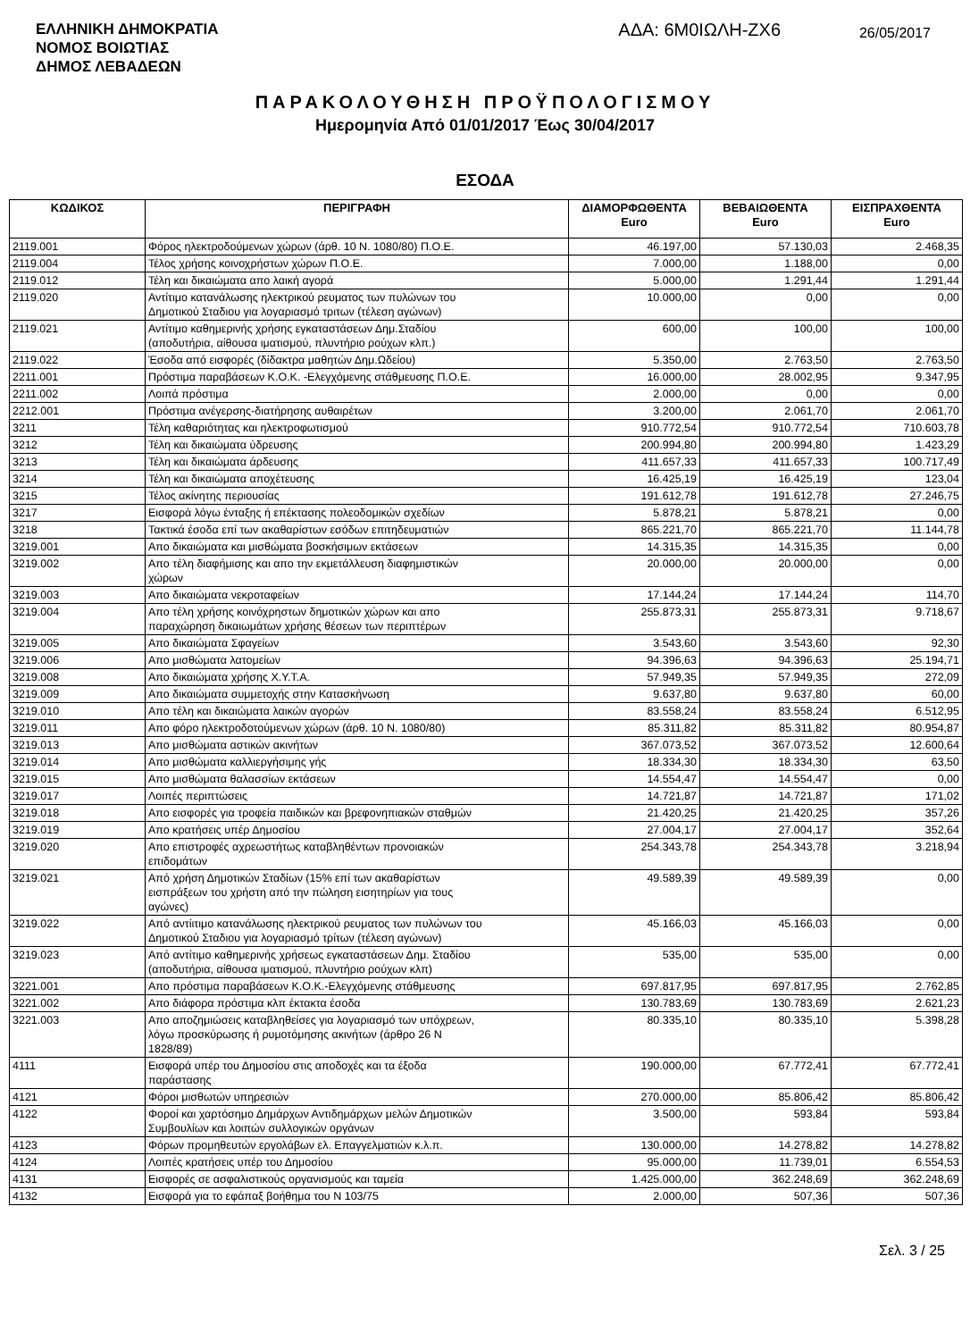ΕΛΛΗΝΙΚΗ ΔΗΜΟΚΡΑΤΙΑ
ΝΟΜΟΣ ΒΟΙΩΤΙΑΣ
ΔΗΜΟΣ ΛΕΒΑΔΕΩΝ
ΑΔΑ: 6Μ0ΙΩΛΗ-ΖΧ6
26/05/2017
ΠΑΡΑΚΟΛΟΥΘΗΣΗ ΠΡΟΫΠΟΛΟΓΙΣΜΟΥ
Ημερομηνία Από 01/01/2017 Έως 30/04/2017
ΕΣΟΔΑ
| ΚΩΔΙΚΟΣ | ΠΕΡΙΓΡΑΦΗ | ΔΙΑΜΟΡΦΩΘΕΝΤΑ Euro | ΒΕΒΑΙΩΘΕΝΤΑ Euro | ΕΙΣΠΡΑΧΘΕΝΤΑ Euro |
| --- | --- | --- | --- | --- |
| 2119.001 | Φόρος ηλεκτροδούμενων χώρων (άρθ. 10 Ν. 1080/80) Π.Ο.Ε. | 46.197,00 | 57.130,03 | 2.468,35 |
| 2119.004 | Τέλος χρήσης κοινοχρήστων χώρων Π.Ο.Ε. | 7.000,00 | 1.188,00 | 0,00 |
| 2119.012 | Τέλη και δικαιώματα απο λαική αγορά | 5.000,00 | 1.291,44 | 1.291,44 |
| 2119.020 | Αντίτιμο κατανάλωσης ηλεκτρικού ρευματος των πυλώνων του Δημοτικού Σταδιου για λογαριασμό τριτων (τέλεση αγώνων) | 10.000,00 | 0,00 | 0,00 |
| 2119.021 | Αντίτιμο καθημερινής χρήσης εγκαταστάσεων Δημ.Σταδίου (αποδυτήρια, αίθουσα ιματισμού, πλυντήριο ρούχων κλπ.) | 600,00 | 100,00 | 100,00 |
| 2119.022 | Έσοδα από εισφορές (δίδακτρα μαθητών Δημ.Ωδείου) | 5.350,00 | 2.763,50 | 2.763,50 |
| 2211.001 | Πρόστιμα παραβάσεων Κ.Ο.Κ. -Ελεγχόμενης στάθμευσης Π.Ο.Ε. | 16.000,00 | 28.002,95 | 9.347,95 |
| 2211.002 | Λοιπά πρόστιμα | 2.000,00 | 0,00 | 0,00 |
| 2212.001 | Πρόστιμα ανέγερσης-διατήρησης αυθαιρέτων | 3.200,00 | 2.061,70 | 2.061,70 |
| 3211 | Τέλη καθαριότητας και ηλεκτροφωτισμού | 910.772,54 | 910.772,54 | 710.603,78 |
| 3212 | Τέλη και δικαιώματα ύδρευσης | 200.994,80 | 200.994,80 | 1.423,29 |
| 3213 | Τέλη και δικαιώματα άρδευσης | 411.657,33 | 411.657,33 | 100.717,49 |
| 3214 | Τέλη και δικαιώματα αποχέτευσης | 16.425,19 | 16.425,19 | 123,04 |
| 3215 | Τέλος ακίνητης περιουσίας | 191.612,78 | 191.612,78 | 27.246,75 |
| 3217 | Εισφορά λόγω ένταξης ή επέκτασης πολεοδομικών σχεδίων | 5.878,21 | 5.878,21 | 0,00 |
| 3218 | Τακτικά έσοδα επί των ακαθαρίστων εσόδων επιτηδευματιών | 865.221,70 | 865.221,70 | 11.144,78 |
| 3219.001 | Απο δικαιώματα και μισθώματα βοσκήσιμων εκτάσεων | 14.315,35 | 14.315,35 | 0,00 |
| 3219.002 | Απο τέλη διαφήμισης και απο την εκμετάλλευση διαφημιστικών χώρων | 20.000,00 | 20.000,00 | 0,00 |
| 3219.003 | Απο δικαιώματα νεκροταφείων | 17.144,24 | 17.144,24 | 114,70 |
| 3219.004 | Απο τέλη χρήσης κοινόχρηστων δημοτικών χώρων και απο παραχώρηση δικαιωμάτων χρήσης θέσεων των περιπτέρων | 255.873,31 | 255.873,31 | 9.718,67 |
| 3219.005 | Απο δικαιώματα Σφαγείων | 3.543,60 | 3.543,60 | 92,30 |
| 3219.006 | Απο μισθώματα λατομείων | 94.396,63 | 94.396,63 | 25.194,71 |
| 3219.008 | Απο δικαιώματα χρήσης Χ.Υ.Τ.Α. | 57.949,35 | 57.949,35 | 272,09 |
| 3219.009 | Απο δικαιώματα συμμετοχής στην Κατασκήνωση | 9.637,80 | 9.637,80 | 60,00 |
| 3219.010 | Απο τέλη και δικαιώματα λαικών αγορών | 83.558,24 | 83.558,24 | 6.512,95 |
| 3219.011 | Απο φόρο ηλεκτροδοτούμενων χώρων (άρθ. 10 Ν. 1080/80) | 85.311,82 | 85.311,82 | 80.954,87 |
| 3219.013 | Απο μισθώματα αστικών ακινήτων | 367.073,52 | 367.073,52 | 12.600,64 |
| 3219.014 | Απο μισθώματα καλλιεργήσιμης γής | 18.334,30 | 18.334,30 | 63,50 |
| 3219.015 | Απο μισθώματα θαλασσίων εκτάσεων | 14.554,47 | 14.554,47 | 0,00 |
| 3219.017 | Λοιπές περιπτώσεις | 14.721,87 | 14.721,87 | 171,02 |
| 3219.018 | Απο εισφορές για τροφεία παιδικών και βρεφονηπιακών σταθμών | 21.420,25 | 21.420,25 | 357,26 |
| 3219.019 | Απο κρατήσεις υπέρ Δημοσίου | 27.004,17 | 27.004,17 | 352,64 |
| 3219.020 | Απο επιστροφές αχρεωστήτως καταβληθέντων προνοιακών επιδομάτων | 254.343,78 | 254.343,78 | 3.218,94 |
| 3219.021 | Από χρήση Δημοτικών Σταδίων (15% επί των ακαθαρίστων εισπράξεων του χρήστη από την πώληση εισητηρίων για τους αγώνες) | 49.589,39 | 49.589,39 | 0,00 |
| 3219.022 | Από αντίιτιμο κατανάλωσης ηλεκτρικού ρευματος των πυλώνων του Δημοτικού Σταδιου για λογαριασμό τρίτων (τέλεση αγώνων) | 45.166,03 | 45.166,03 | 0,00 |
| 3219.023 | Από αντίτιμο καθημερινής χρήσεως εγκαταστάσεων Δημ. Σταδίου (αποδυτήρια, αίθουσα ιματισμού, πλυντήριο ρούχων κλπ) | 535,00 | 535,00 | 0,00 |
| 3221.001 | Απο πρόστιμα παραβάσεων Κ.Ο.Κ.-Ελεγχόμενης στάθμευσης | 697.817,95 | 697.817,95 | 2.762,85 |
| 3221.002 | Απο διάφορα πρόστιμα κλπ έκτακτα έσοδα | 130.783,69 | 130.783,69 | 2.621,23 |
| 3221.003 | Απο αποζημιώσεις καταβληθείσες για λογαριασμό των υπόχρεων, λόγω προσκύρωσης ή ρυμοτόμησης ακινήτων (άρθρο 26 Ν 1828/89) | 80.335,10 | 80.335,10 | 5.398,28 |
| 4111 | Εισφορά υπέρ του Δημοσίου στις αποδοχές και τα έξοδα παράστασης | 190.000,00 | 67.772,41 | 67.772,41 |
| 4121 | Φόροι μισθωτών υπηρεσιών | 270.000,00 | 85.806,42 | 85.806,42 |
| 4122 | Φοροί και χαρτόσημο Δημάρχων Αντιδημάρχων μελών Δημοτικών Συμβουλίων και λοιπών συλλογικών οργάνων | 3.500,00 | 593,84 | 593,84 |
| 4123 | Φόρων προμηθευτών εργολάβων ελ. Επαγγελματιών κ.λ.π. | 130.000,00 | 14.278,82 | 14.278,82 |
| 4124 | Λοιπές κρατήσεις υπέρ του Δημοσίου | 95.000,00 | 11.739,01 | 6.554,53 |
| 4131 | Εισφορές σε ασφαλιστικούς οργανισμούς και ταμεία | 1.425.000,00 | 362.248,69 | 362.248,69 |
| 4132 | Εισφορά για το εφάπαξ βοήθημα του Ν 103/75 | 2.000,00 | 507,36 | 507,36 |
Σελ. 3 / 25